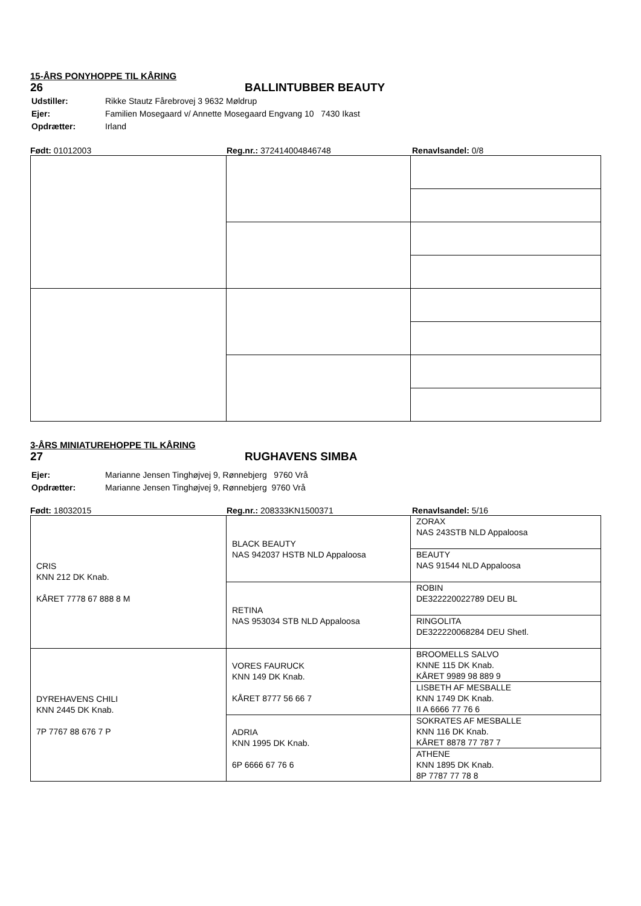15-ÅRS PONYHOPPE TIL KÅRING
26 BALLINTUBBER BEAUTY
| Udstiller: | Rikke Stautz Fårebrovej 3 9632 Møldrup |
| Ejer: | Familien Mosegaard v/ Annette Mosegaard Engvang 10 7430 Ikast |
| Opdrætter: | Irland |
Født: 01012003 Reg.nr.: 372414004846748 Renavlsandel: 0/8
3-ÅRS MINIATUREHOPPE TIL KÅRING
27 RUGHAVENS SIMBA
| Ejer: | Marianne Jensen Tinghøjvej 9, Rønnebjerg 9760 Vrå |
| Opdrætter: | Marianne Jensen Tinghøjvej 9, Rønnebjerg 9760 Vrå |
Født: 18032015 Reg.nr.: 208333KN1500371 Renavlsandel: 5/16
| CRIS KNN 212 DK Knab. KÅRET 7778 67 888 8 M | BLACK BEAUTY NAS 942037 HSTB NLD Appaloosa | ZORAX NAS 243STB NLD Appaloosa |
| | | BEAUTY NAS 91544 NLD Appaloosa |
| | RETINA NAS 953034 STB NLD Appaloosa | ROBIN DE322220022789 DEU BL |
| | | RINGOLITA DE322220068284 DEU Shetl. |
| DYREHAVENS CHILI KNN 2445 DK Knab. 7P 7767 88 676 7 P | VORES FAURUCK KNN 149 DK Knab. KÅRET 8777 56 66 7 | BROOMELLS SALVO KNNE 115 DK Knab. KÅRET 9989 98 889 9 |
| | | LISBETH AF MESBALLE KNN 1749 DK Knab. II A 6666 77 76 6 |
| | ADRIA KNN 1995 DK Knab. 6P 6666 67 76 6 | SOKRATES AF MESBALLE KNN 116 DK Knab. KÅRET 8878 77 787 7 |
| | | ATHENE KNN 1895 DK Knab. 8P 7787 77 78 8 |